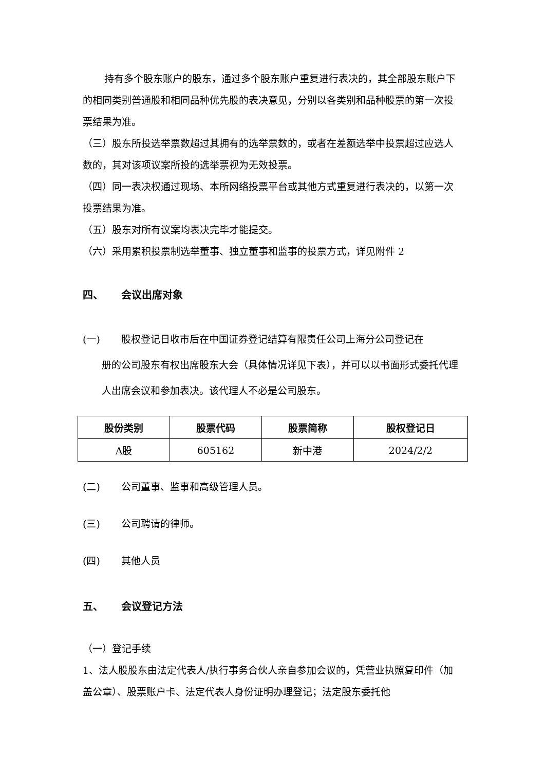持有多个股东账户的股东，通过多个股东账户重复进行表决的，其全部股东账户下的相同类别普通股和相同品种优先股的表决意见，分别以各类别和品种股票的第一次投票结果为准。
（三）股东所投选举票数超过其拥有的选举票数的，或者在差额选举中投票超过应选人数的，其对该项议案所投的选举票视为无效投票。
（四）同一表决权通过现场、本所网络投票平台或其他方式重复进行表决的，以第一次投票结果为准。
（五）股东对所有议案均表决完毕才能提交。
（六）采用累积投票制选举董事、独立董事和监事的投票方式，详见附件 2
四、 会议出席对象
(一) 股权登记日收市后在中国证券登记结算有限责任公司上海分公司登记在
册的公司股东有权出席股东大会（具体情况详见下表），并可以以书面形式委托代理人出席会议和参加表决。该代理人不必是公司股东。
| 股份类别 | 股票代码 | 股票简称 | 股权登记日 |
| --- | --- | --- | --- |
| A股 | 605162 | 新中港 | 2024/2/2 |
(二) 公司董事、监事和高级管理人员。
(三) 公司聘请的律师。
(四) 其他人员
五、 会议登记方法
（一）登记手续
1、法人股股东由法定代表人/执行事务合伙人亲自参加会议的，凭营业执照复印件（加盖公章）、股票账户卡、法定代表人身份证明办理登记；法定股东委托他